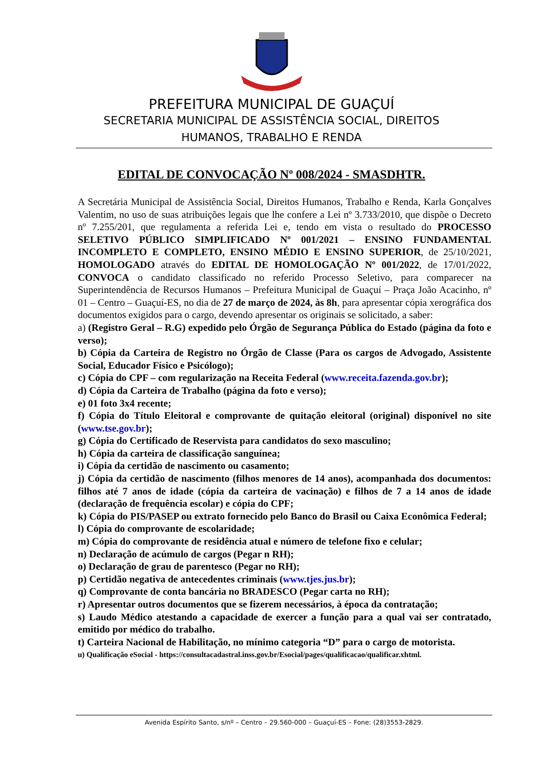PREFEITURA MUNICIPAL DE GUAÇUÍ
SECRETARIA MUNICIPAL DE ASSISTÊNCIA SOCIAL, DIREITOS
HUMANOS, TRABALHO E RENDA
EDITAL DE CONVOCAÇÃO Nº 008/2024 - SMASDHTR.
A Secretária Municipal de Assistência Social, Direitos Humanos, Trabalho e Renda, Karla Gonçalves Valentim, no uso de suas atribuições legais que lhe confere a Lei nº 3.733/2010, que dispõe o Decreto nº 7.255/201, que regulamenta a referida Lei e, tendo em vista o resultado do PROCESSO SELETIVO PÚBLICO SIMPLIFICADO Nº 001/2021 – ENSINO FUNDAMENTAL INCOMPLETO E COMPLETO, ENSINO MÉDIO E ENSINO SUPERIOR, de 25/10/2021, HOMOLOGADO através do EDITAL DE HOMOLOGAÇÃO Nº 001/2022, de 17/01/2022, CONVOCA o candidato classificado no referido Processo Seletivo, para comparecer na Superintendência de Recursos Humanos – Prefeitura Municipal de Guaçuí – Praça João Acacinho, nº 01 – Centro – Guaçuí-ES, no dia de 27 de março de 2024, às 8h, para apresentar cópia xerográfica dos documentos exigidos para o cargo, devendo apresentar os originais se solicitado, a saber:
a) (Registro Geral – R.G) expedido pelo Órgão de Segurança Pública do Estado (página da foto e verso);
b) Cópia da Carteira de Registro no Órgão de Classe (Para os cargos de Advogado, Assistente Social, Educador Físico e Psicólogo);
c) Cópia do CPF – com regularização na Receita Federal (www.receita.fazenda.gov.br);
d) Cópia da Carteira de Trabalho (página da foto e verso);
e) 01 foto 3x4 recente;
f) Cópia do Título Eleitoral e comprovante de quitação eleitoral (original) disponível no site (www.tse.gov.br);
g) Cópia do Certificado de Reservista para candidatos do sexo masculino;
h) Cópia da carteira de classificação sanguínea;
i) Cópia da certidão de nascimento ou casamento;
j) Cópia da certidão de nascimento (filhos menores de 14 anos), acompanhada dos documentos: filhos até 7 anos de idade (cópia da carteira de vacinação) e filhos de 7 a 14 anos de idade (declaração de frequência escolar) e cópia do CPF;
k) Cópia do PIS/PASEP ou extrato fornecido pelo Banco do Brasil ou Caixa Econômica Federal;
l) Cópia do comprovante de escolaridade;
m) Cópia do comprovante de residência atual e número de telefone fixo e celular;
n) Declaração de acúmulo de cargos (Pegar n RH);
o) Declaração de grau de parentesco (Pegar no RH);
p) Certidão negativa de antecedentes criminais (www.tjes.jus.br);
q) Comprovante de conta bancária no BRADESCO (Pegar carta no RH);
r) Apresentar outros documentos que se fizerem necessários, à época da contratação;
s) Laudo Médico atestando a capacidade de exercer a função para a qual vai ser contratado, emitido por médico do trabalho.
t) Carteira Nacional de Habilitação, no mínimo categoria “D” para o cargo de motorista.
u) Qualificação eSocial - https://consultacadastral.inss.gov.br/Esocial/pages/qualificacao/qualificar.xhtml.
Avenida Espírito Santo, s/nº – Centro – 29.560-000 – Guaçuí-ES – Fone: (28)3553-2829.